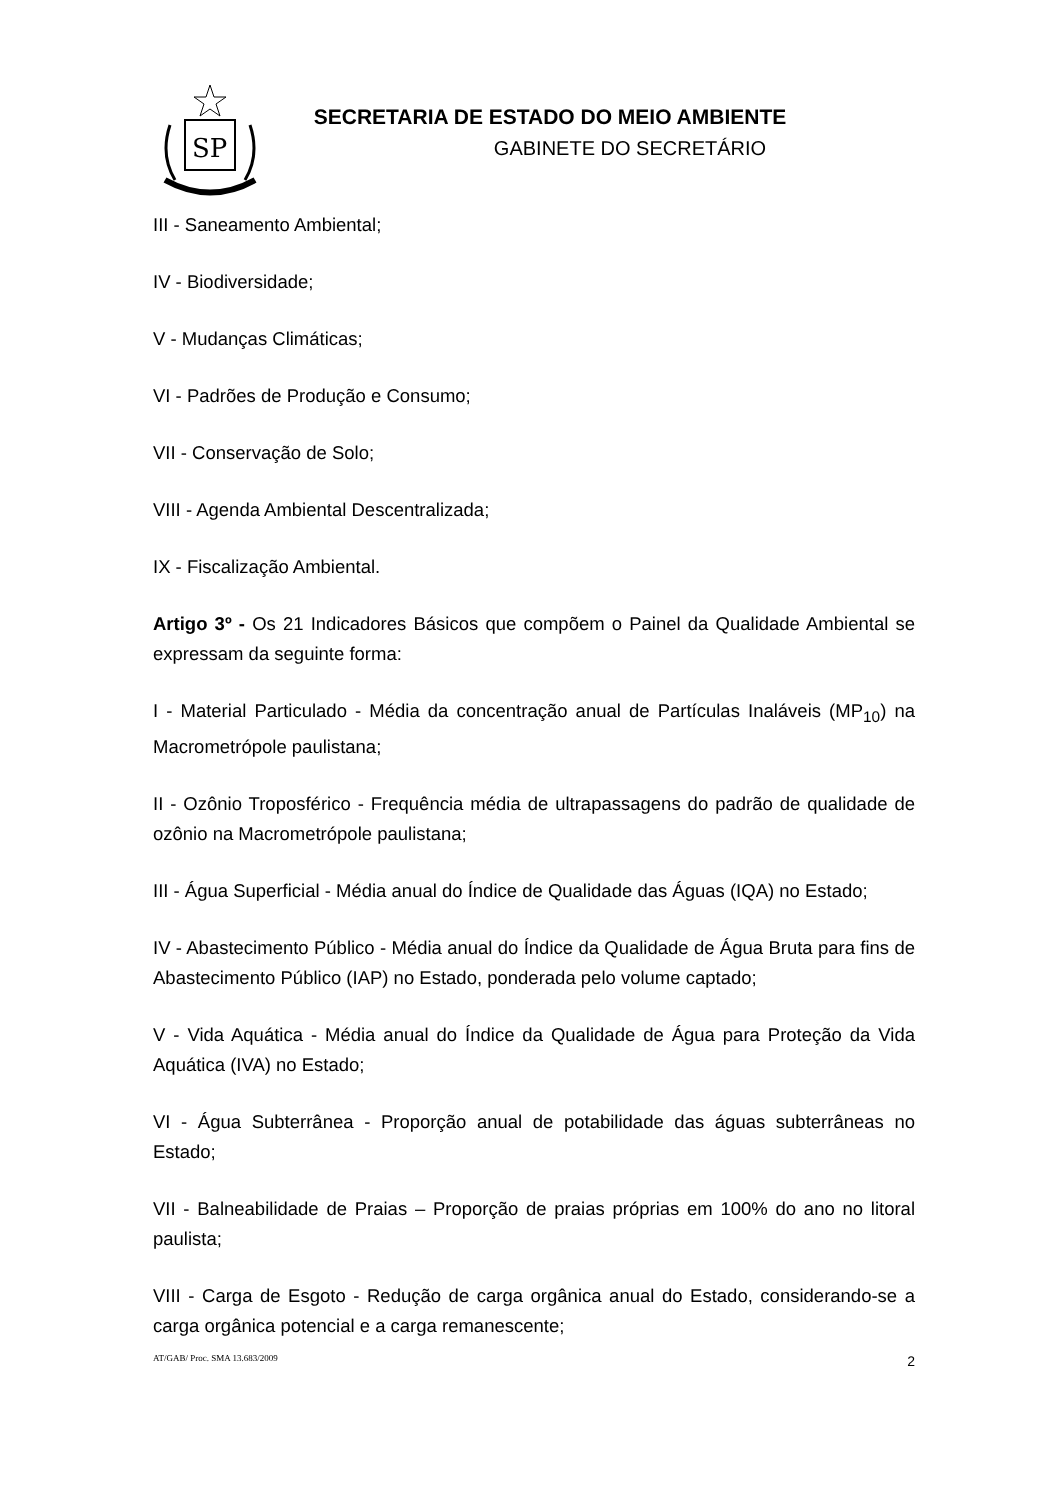SP
SECRETARIA DE ESTADO DO MEIO AMBIENTE
GABINETE DO SECRETÁRIO
III - Saneamento Ambiental;
IV - Biodiversidade;
V - Mudanças Climáticas;
VI - Padrões de Produção e Consumo;
VII - Conservação de Solo;
VIII - Agenda Ambiental Descentralizada;
IX - Fiscalização Ambiental.
Artigo 3º - Os 21 Indicadores Básicos que compõem o Painel da Qualidade Ambiental se expressam da seguinte forma:
I - Material Particulado - Média da concentração anual de Partículas Inaláveis (MP<sub>10</sub>) na Macrometrópole paulistana;
II - Ozônio Troposférico - Frequência média de ultrapassagens do padrão de qualidade de ozônio na Macrometrópole paulistana;
III - Água Superficial - Média anual do Índice de Qualidade das Águas (IQA) no Estado;
IV - Abastecimento Público - Média anual do Índice da Qualidade de Água Bruta para fins de Abastecimento Público (IAP) no Estado, ponderada pelo volume captado;
V - Vida Aquática - Média anual do Índice da Qualidade de Água para Proteção da Vida Aquática (IVA) no Estado;
VI - Água Subterrânea - Proporção anual de potabilidade das águas subterrâneas no Estado;
VII - Balneabilidade de Praias – Proporção de praias próprias em 100% do ano no litoral paulista;
VIII - Carga de Esgoto - Redução de carga orgânica anual do Estado, considerando-se a carga orgânica potencial e a carga remanescente;
AT/GAB/ Proc. SMA 13.683/2009 2